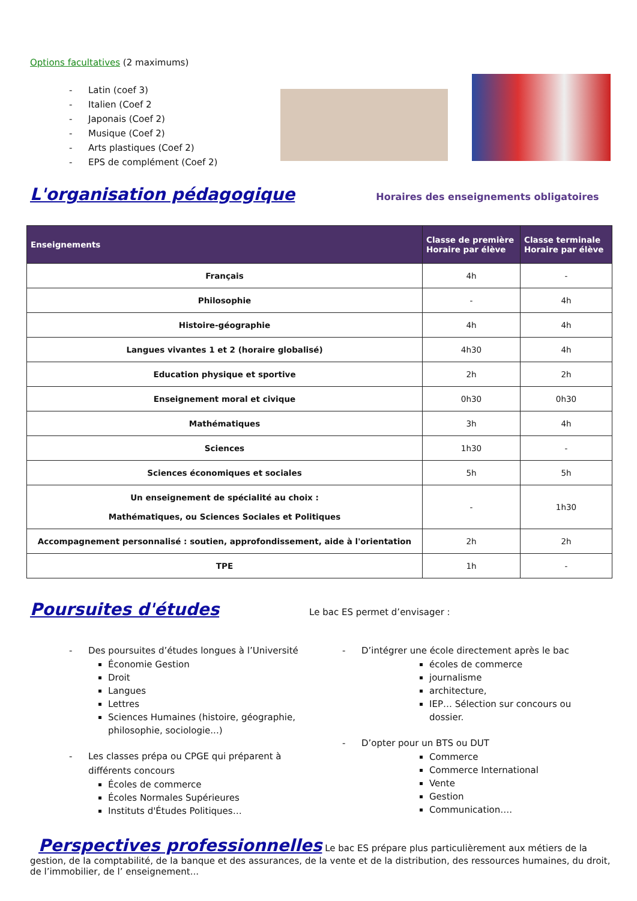Options facultatives (2 maximums)
- Latin (coef 3)
- Italien (Coef 2
- Japonais (Coef 2)
- Musique (Coef 2)
- Arts plastiques (Coef 2)
- EPS de complément (Coef 2)
L'organisation pédagogique
Horaires des enseignements obligatoires
| Enseignements | Classe de première Horaire par élève | Classe terminale Horaire par élève |
| --- | --- | --- |
| Français | 4h | - |
| Philosophie | - | 4h |
| Histoire-géographie | 4h | 4h |
| Langues vivantes 1 et 2 (horaire globalisé) | 4h30 | 4h |
| Education physique et sportive | 2h | 2h |
| Enseignement moral et civique | 0h30 | 0h30 |
| Mathématiques | 3h | 4h |
| Sciences | 1h30 | - |
| Sciences économiques et sociales | 5h | 5h |
| Un enseignement de spécialité au choix : Mathématiques, ou Sciences Sociales et Politiques | - | 1h30 |
| Accompagnement personnalisé : soutien, approfondissement, aide à l'orientation | 2h | 2h |
| TPE | 1h | - |
Poursuites d'études
Le bac ES permet d’envisager :
- Des poursuites d’études longues à l’Université
Économie Gestion
Droit
Langues
Lettres
Sciences Humaines (histoire, géographie, philosophie, sociologie...)
- Les classes prépa ou CPGE qui préparent à
différents concours
Écoles de commerce
Écoles Normales Supérieures
Instituts d'Études Politiques…
- D’intégrer une école directement après le bac
écoles de commerce
journalisme
architecture,
IEP… Sélection sur concours ou dossier.
- D’opter pour un BTS ou DUT
Commerce
Commerce International
Vente
Gestion
Communication….
Perspectives professionnelles
Le bac ES prépare plus particulièrement aux métiers de la gestion, de la comptabilité, de la banque et des assurances, de la vente et de la distribution, des ressources humaines, du droit, de l’immobilier, de l’ enseignement...